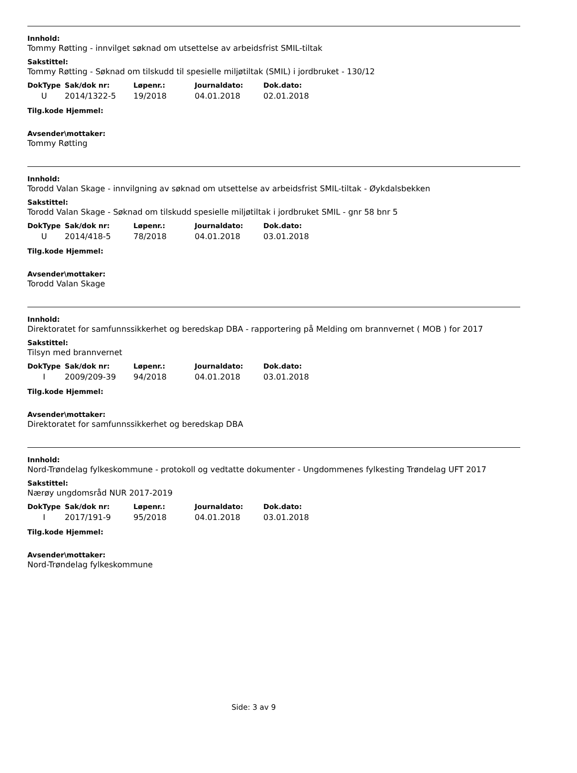Innhold:
Tommy Røtting - innvilget søknad om utsettelse av arbeidsfrist SMIL-tiltak
Sakstittel:
Tommy Røtting - Søknad om tilskudd til spesielle miljøtiltak (SMIL) i jordbruket - 130/12
| DokType | Sak/dok nr: | Løpenr.: | Journaldato: | Dok.dato: |
| --- | --- | --- | --- | --- |
| U | 2014/1322-5 | 19/2018 | 04.01.2018 | 02.01.2018 |
Tilg.kode Hjemmel:
Avsender\mottaker:
Tommy Røtting
Innhold:
Torodd Valan Skage - innvilgning av søknad om utsettelse av arbeidsfrist SMIL-tiltak - Øykdalsbekken
Sakstittel:
Torodd Valan Skage - Søknad om tilskudd spesielle miljøtiltak i jordbruket SMIL - gnr 58 bnr 5
| DokType | Sak/dok nr: | Løpenr.: | Journaldato: | Dok.dato: |
| --- | --- | --- | --- | --- |
| U | 2014/418-5 | 78/2018 | 04.01.2018 | 03.01.2018 |
Tilg.kode Hjemmel:
Avsender\mottaker:
Torodd Valan Skage
Innhold:
Direktoratet for samfunnssikkerhet og beredskap DBA - rapportering på Melding om brannvernet ( MOB ) for 2017
Sakstittel:
Tilsyn med brannvernet
| DokType | Sak/dok nr: | Løpenr.: | Journaldato: | Dok.dato: |
| --- | --- | --- | --- | --- |
| I | 2009/209-39 | 94/2018 | 04.01.2018 | 03.01.2018 |
Tilg.kode Hjemmel:
Avsender\mottaker:
Direktoratet for samfunnssikkerhet og beredskap DBA
Innhold:
Nord-Trøndelag fylkeskommune - protokoll og vedtatte dokumenter - Ungdommenes fylkesting Trøndelag UFT 2017
Sakstittel:
Nærøy ungdomsråd NUR 2017-2019
| DokType | Sak/dok nr: | Løpenr.: | Journaldato: | Dok.dato: |
| --- | --- | --- | --- | --- |
| I | 2017/191-9 | 95/2018 | 04.01.2018 | 03.01.2018 |
Tilg.kode Hjemmel:
Avsender\mottaker:
Nord-Trøndelag fylkeskommune
Side: 3 av 9